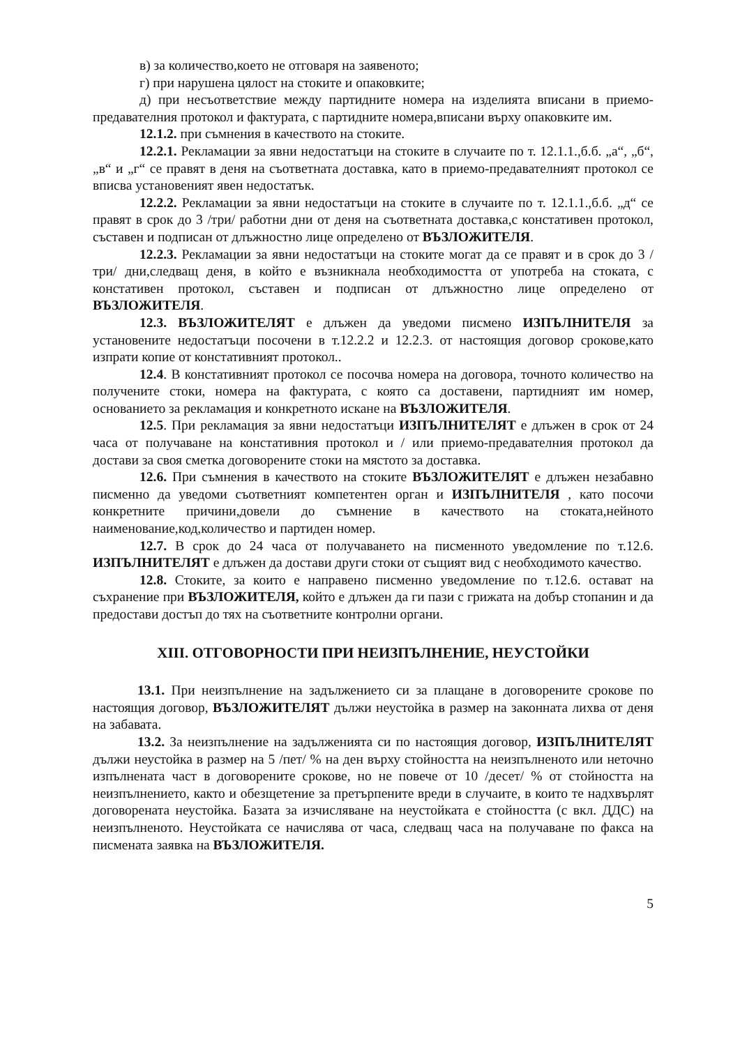в) за количество,което не отговаря на заявеното;
г) при нарушена цялост на стоките и опаковките;
д) при несъответствие между партидните номера на изделията вписани в приемо-предавателния протокол и фактурата, с партидните номера,вписани върху опаковките им.
12.1.2. при съмнения в качеството на стоките.
12.2.1. Рекламации за явни недостатъци на стоките в случаите по т. 12.1.1.,б.б. „а“, „б“, „в“ и „г“ се правят в деня на съответната доставка, като в приемо-предавателният протокол се вписва установеният явен недостатък.
12.2.2. Рекламации за явни недостатъци на стоките в случаите по т. 12.1.1.,б.б. „д“ се правят в срок до 3 /три/ работни дни от деня на съответната доставка,с констативен протокол, съставен и подписан от длъжностно лице определено от ВЪЗЛОЖИТЕЛЯ.
12.2.3. Рекламации за явни недостатъци на стоките могат да се правят и в срок до 3 /три/ дни,следващ деня, в който е възникнала необходимостта от употреба на стоката, с констативен протокол, съставен и подписан от длъжностно лице определено от ВЪЗЛОЖИТЕЛЯ.
12.3. ВЪЗЛОЖИТЕЛЯТ е длъжен да уведоми писмено ИЗПЪЛНИТЕЛЯ за установените недостатъци посочени в т.12.2.2 и 12.2.3. от настоящия договор срокове,като изпрати копие от констативният протокол..
12.4. В констативният протокол се посочва номера на договора, точното количество на получените стоки, номера на фактурата, с която са доставени, партидният им номер, основанието за рекламация и конкретното искане на ВЪЗЛОЖИТЕЛЯ.
12.5. При рекламация за явни недостатъци ИЗПЪЛНИТЕЛЯТ е длъжен в срок от 24 часа от получаване на констативния протокол и / или приемо-предавателния протокол да достави за своя сметка договорените стоки на мястото за доставка.
12.6. При съмнения в качеството на стоките ВЪЗЛОЖИТЕЛЯТ е длъжен незабавно писменно да уведоми съответният компетентен орган и ИЗПЪЛНИТЕЛЯ , като посочи конкретните причини,довели до съмнение в качеството на стоката,нейното наименование,код,количество и партиден номер.
12.7. В срок до 24 часа от получаването на писменното уведомление по т.12.6. ИЗПЪЛНИТЕЛЯТ е длъжен да достави други стоки от същият вид с необходимото качество.
12.8. Стоките, за които е направено писменно уведомление по т.12.6. остават на съхранение при ВЪЗЛОЖИТЕЛЯ, който е длъжен да ги пази с грижата на добър стопанин и да предостави достъп до тях на съответните контролни органи.
XIII. ОТГОВОРНОСТИ ПРИ НЕИЗПЪЛНЕНИЕ, НЕУСТОЙКИ
13.1. При неизпълнение на задължението си за плащане в договорените срокове по настоящия договор, ВЪЗЛОЖИТЕЛЯТ дължи неустойка в размер на законната лихва от деня на забавата.
13.2. За неизпълнение на задълженията си по настоящия договор, ИЗПЪЛНИТЕЛЯТ дължи неустойка в размер на 5 /пет/ % на ден върху стойността на неизпълненото или неточно изпълнената част в договорените срокове, но не повече от 10 /десет/ % от стойността на неизпълнението, както и обезщетение за претърпените вреди в случаите, в които те надхвърлят договорената неустойка. Базата за изчисляване на неустойката е стойността (с вкл. ДДС) на неизпълненото. Неустойката се начислява от часа, следващ часа на получаване по факса на писмената заявка на ВЪЗЛОЖИТЕЛЯ.
5